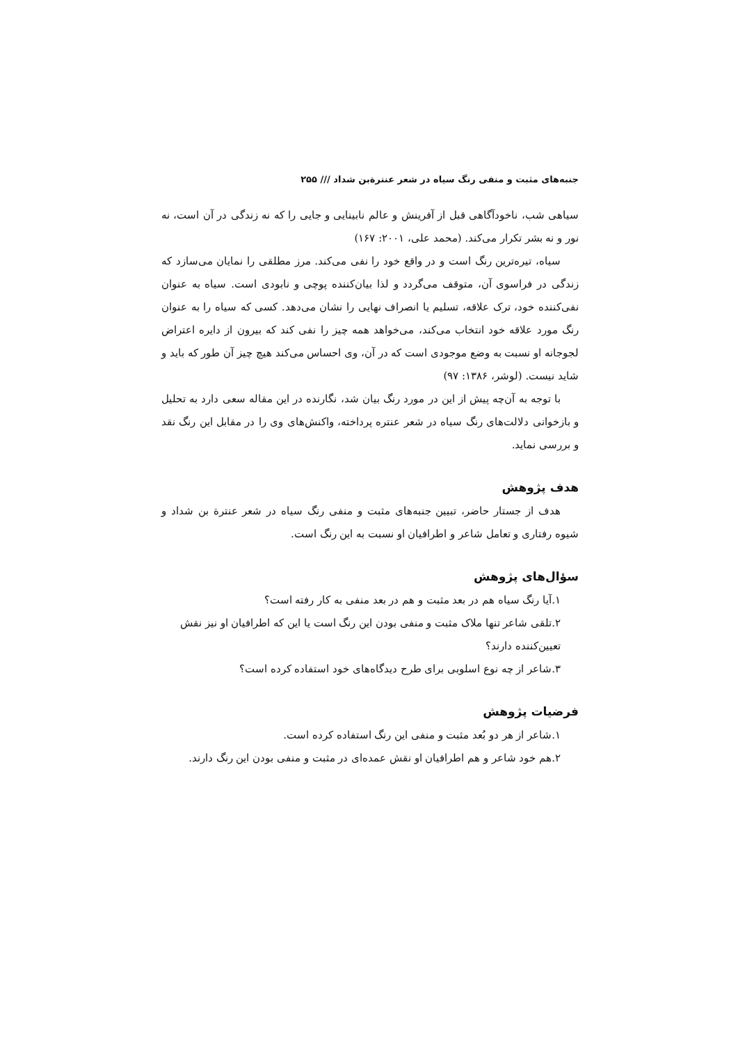جنبه‌های مثبت و منفی رنگ سیاه در شعر عنترة‌بن شداد /// ۲۵۵
سیاهی شب، ناخودآگاهی قبل از آفرینش و عالم نابینایی و جایی را که نه زندگی در آن است، نه نور و نه بشر تکرار می‌کند. (محمد علی، ۲۰۰۱: ۱۶۷)
سیاه، تیره‌ترین رنگ است و در واقع خود را نفی می‌کند. مرز مطلقی را نمایان می‌سازد که زندگی در فراسوی آن، متوقف می‌گردد و لذا بیان‌کننده پوچی و نابودی است. سیاه به عنوان نفی‌کننده خود، ترک علاقه، تسلیم یا انصراف نهایی را نشان می‌دهد. کسی که سیاه را به عنوان رنگ مورد علاقه خود انتخاب می‌کند، می‌خواهد همه چیز را نفی کند که بیرون از دایره اعتراض لجوجانه او نسبت به وضع موجودی است که در آن، وی احساس می‌کند هیچ چیز آن طور که باید و شاید نیست. (لوشر، ۱۳۸۶: ۹۷)
با توجه به آن‌چه پیش از این در مورد رنگ بیان شد، نگارنده در این مقاله سعی دارد به تحلیل و بازخوانی دلالت‌های رنگ سیاه در شعر عنتره پرداخته، واکنش‌های وی را در مقابل این رنگ نقد و بررسی نماید.
هدف پژوهش
هدف از جستار حاضر، تبیین جنبه‌های مثبت و منفی رنگ سیاه در شعر عنترة بن شداد و شیوه رفتاری و تعامل شاعر و اطرافیان او نسبت به این رنگ است.
سؤال‌های پژوهش
۱.آیا رنگ سیاه هم در بعد مثبت و هم در بعد منفی به کار رفته است؟
۲.تلقی شاعر تنها ملاک مثبت و منفی بودن این رنگ است یا این که اطرافیان او نیز نقش تعیین‌کننده دارند؟
۳.شاعر از چه نوع اسلوبی برای طرح دیدگاه‌های خود استفاده کرده است؟
فرضیات پژوهش
۱.شاعر از هر دو بُعد مثبت و منفی این رنگ استفاده کرده است.
۲.هم خود شاعر و هم اطرافیان او نقش عمده‌ای در مثبت و منفی بودن این رنگ دارند.